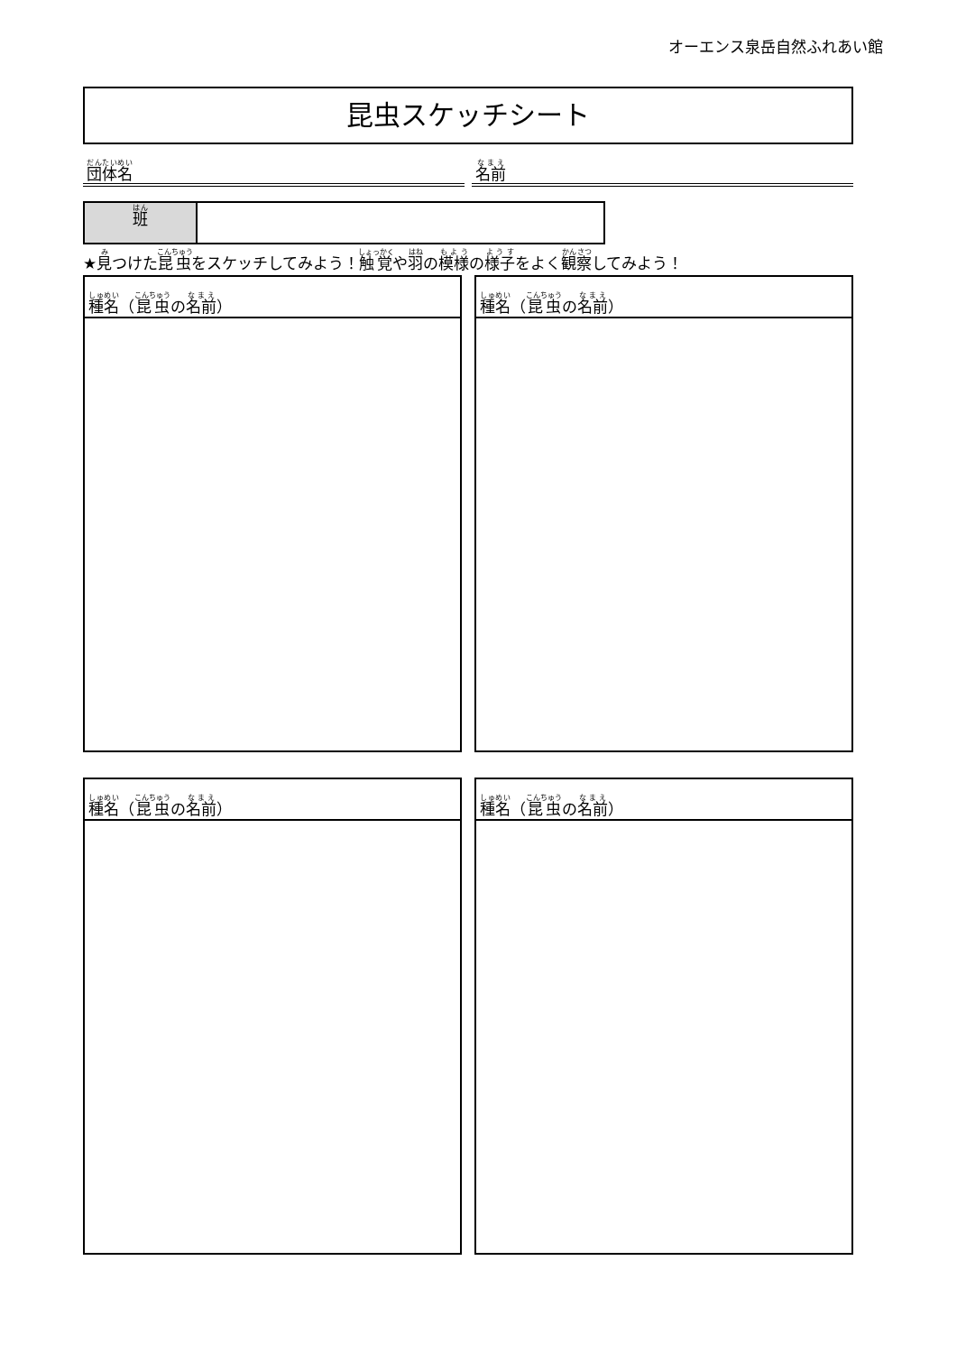オーエンス泉岳自然ふれあい館
昆虫スケッチシート
団体名
名前
班
★見つけた昆虫をスケッチしてみよう！触覚や羽の模様の様子をよく観察してみよう！
種名 （ 昆虫 の 名前 ） 種名 （ 昆虫 の 名前 ）
種名 （ 昆虫 の 名前 ） 種名 （ 昆虫 の 名前 ）